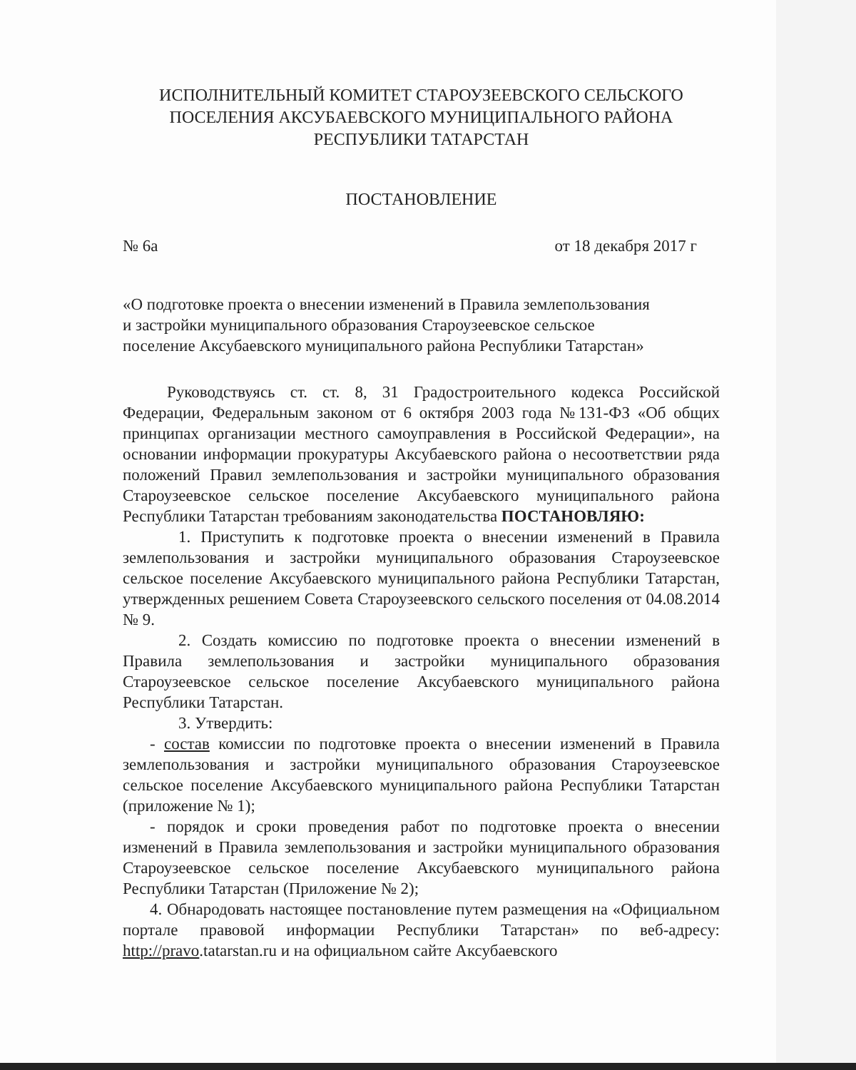ИСПОЛНИТЕЛЬНЫЙ КОМИТЕТ СТАРОУЗЕЕВСКОГО СЕЛЬСКОГО
ПОСЕЛЕНИЯ АКСУБАЕВСКОГО МУНИЦИПАЛЬНОГО РАЙОНА
РЕСПУБЛИКИ ТАТАРСТАН
ПОСТАНОВЛЕНИЕ
№ 6а от 18 декабря 2017 г
«О подготовке проекта о внесении изменений в Правила землепользования
и застройки муниципального образования Староузеевское сельское
поселение Аксубаевского муниципального района Республики Татарстан»
Руководствуясь ст. ст. 8, 31 Градостроительного кодекса Российской Федерации, Федеральным законом от 6 октября 2003 года №131-ФЗ «Об общих принципах организации местного самоуправления в Российской Федерации», на основании информации прокуратуры Аксубаевского района о несоответствии ряда положений Правил землепользования и застройки муниципального образования Староузеевское сельское поселение Аксубаевского муниципального района Республики Татарстан требованиям законодательства ПОСТАНОВЛЯЮ:
1. Приступить к подготовке проекта о внесении изменений в Правила землепользования и застройки муниципального образования Староузеевское сельское поселение Аксубаевского муниципального района Республики Татарстан, утвержденных решением Совета Староузеевского сельского поселения от 04.08.2014 № 9.
2. Создать комиссию по подготовке проекта о внесении изменений в Правила землепользования и застройки муниципального образования Староузеевское сельское поселение Аксубаевского муниципального района Республики Татарстан.
3. Утвердить:
- состав комиссии по подготовке проекта о внесении изменений в Правила землепользования и застройки муниципального образования Староузеевское сельское поселение Аксубаевского муниципального района Республики Татарстан (приложение № 1);
- порядок и сроки проведения работ по подготовке проекта о внесении изменений в Правила землепользования и застройки муниципального образования Староузеевское сельское поселение Аксубаевского муниципального района Республики Татарстан (Приложение № 2);
4. Обнародовать настоящее постановление путем размещения на «Официальном портале правовой информации Республики Татарстан» по веб-адресу: http://pravo.tatarstan.ru и на официальном сайте Аксубаевского